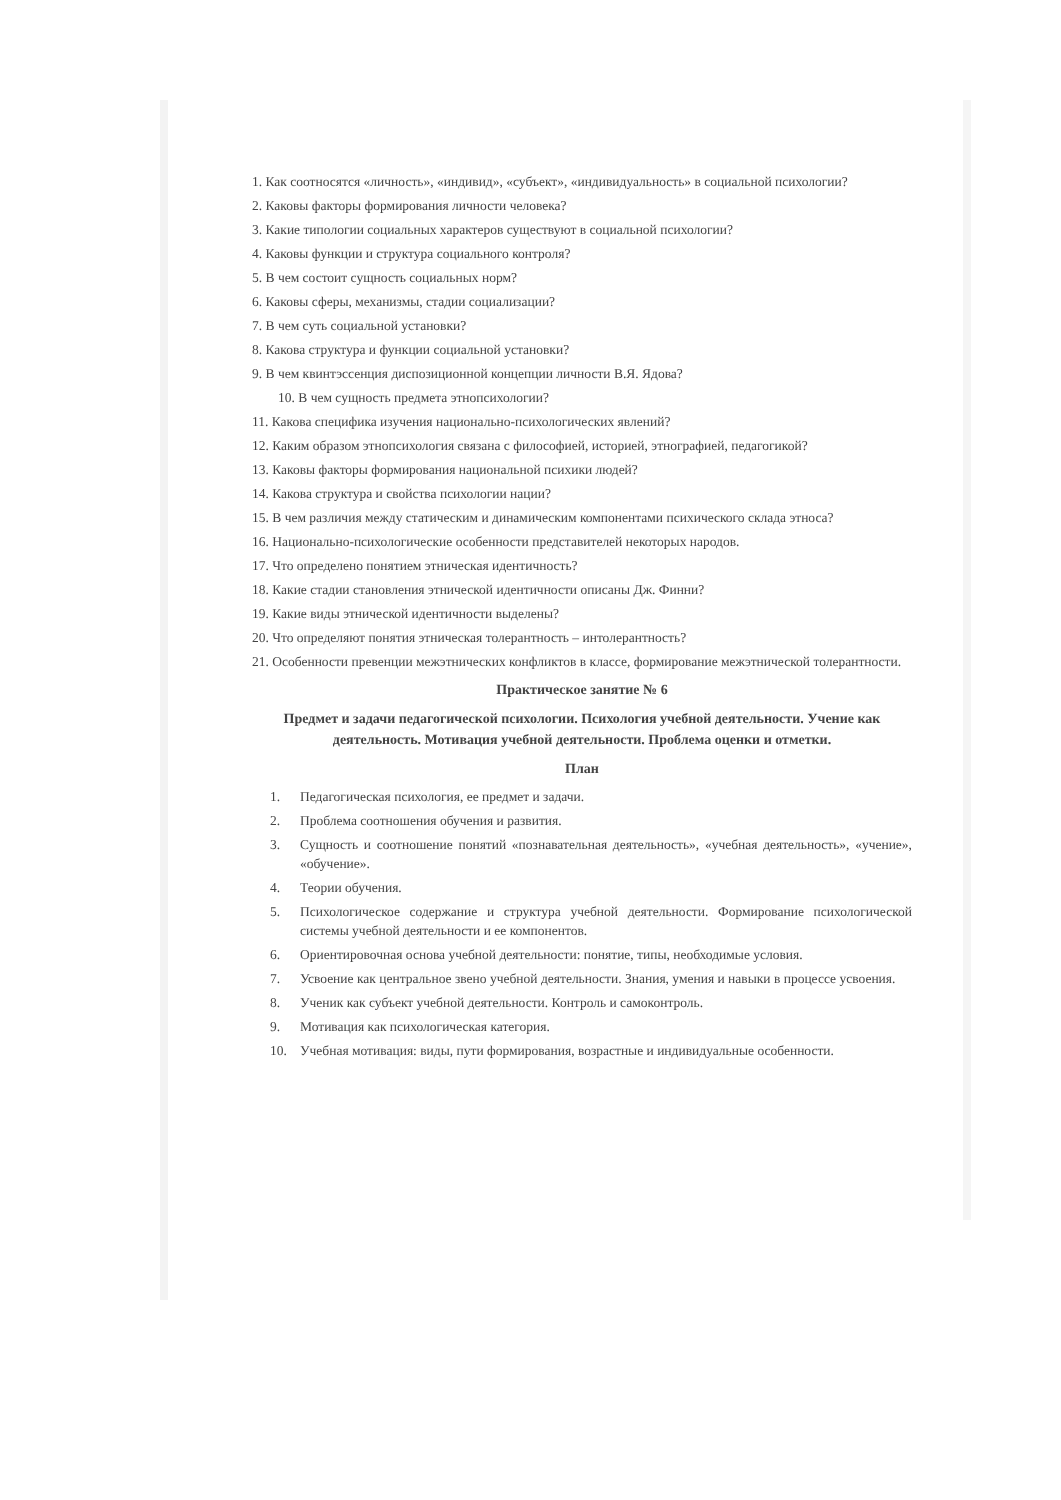1. Как соотносятся «личность», «индивид», «субъект», «индивидуальность» в социальной психологии?
2. Каковы факторы формирования личности человека?
3. Какие типологии социальных характеров существуют в социальной психологии?
4. Каковы функции и структура социального контроля?
5. В чем состоит сущность социальных норм?
6. Каковы сферы, механизмы, стадии социализации?
7. В чем суть социальной установки?
8. Какова структура и функции социальной установки?
9. В чем квинтэссенция диспозиционной концепции личности В.Я. Ядова?
10. В чем сущность предмета этнопсихологии?
11. Какова специфика изучения национально-психологических явлений?
12. Каким образом этнопсихология связана с философией, историей, этнографией, педагогикой?
13. Каковы факторы формирования национальной психики людей?
14. Какова структура и свойства психологии нации?
15. В чем различия между статическим и динамическим компонентами психического склада этноса?
16. Национально-психологические особенности представителей некоторых народов.
17. Что определено понятием этническая идентичность?
18. Какие стадии становления этнической идентичности описаны Дж. Финни?
19. Какие виды этнической идентичности выделены?
20. Что определяют понятия этническая толерантность – интолерантность?
21. Особенности превенции межэтнических конфликтов в классе, формирование межэтнической толерантности.
Практическое занятие № 6
Предмет и задачи педагогической психологии. Психология учебной деятельности. Учение как деятельность. Мотивация учебной деятельности. Проблема оценки и отметки.
План
1. Педагогическая психология, ее предмет и задачи.
2. Проблема соотношения обучения и развития.
3. Сущность и соотношение понятий «познавательная деятельность», «учебная деятельность», «учение», «обучение».
4. Теории обучения.
5. Психологическое содержание и структура учебной деятельности. Формирование психологической системы учебной деятельности и ее компонентов.
6. Ориентировочная основа учебной деятельности: понятие, типы, необходимые условия.
7. Усвоение как центральное звено учебной деятельности. Знания, умения и навыки в процессе усвоения.
8. Ученик как субъект учебной деятельности. Контроль и самоконтроль.
9. Мотивация как психологическая категория.
10. Учебная мотивация: виды, пути формирования, возрастные и индивидуальные особенности.